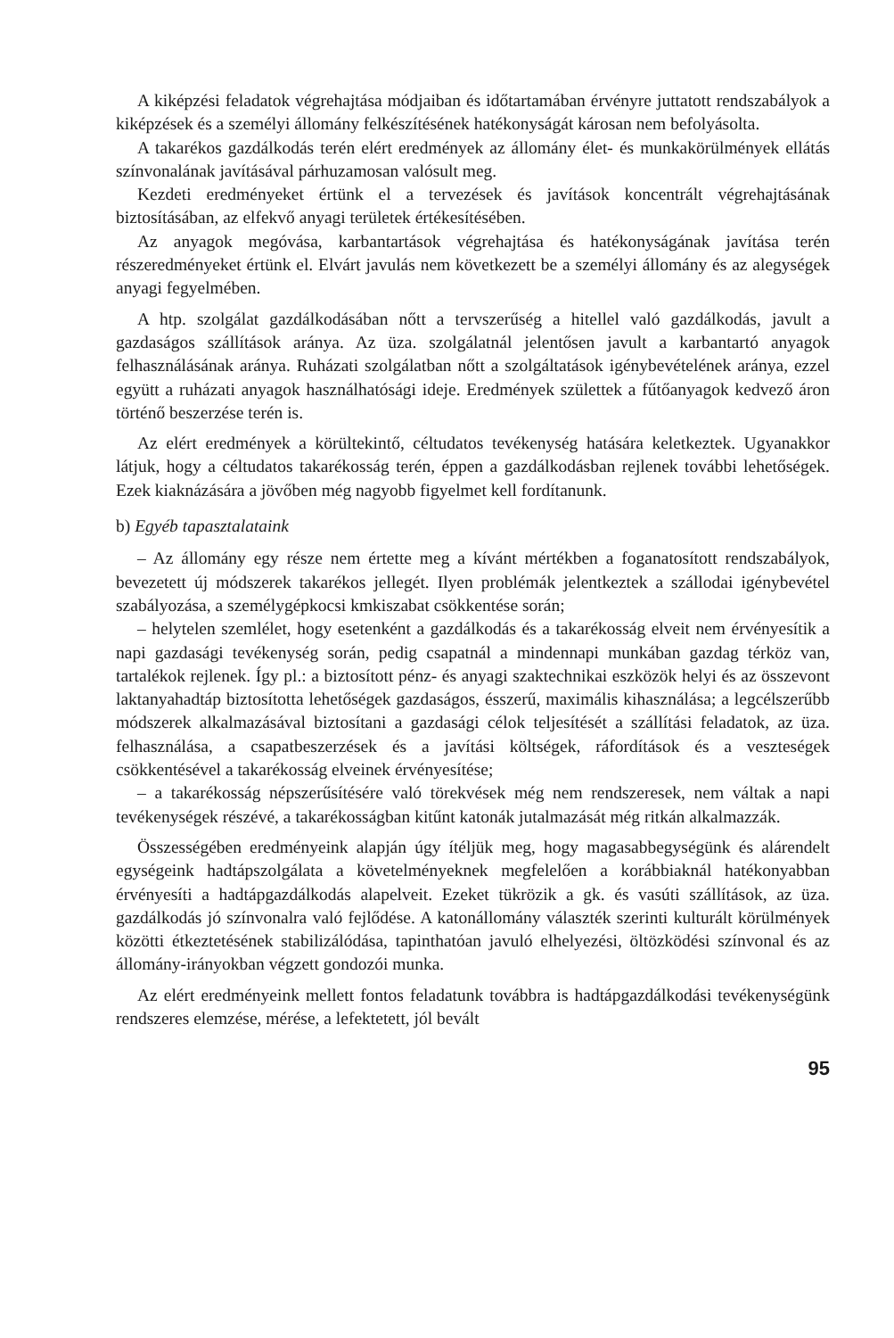A kiképzési feladatok végrehajtása módjaiban és időtartamában érvényre juttatott rendszabályok a kiképzések és a személyi állomány felkészítésének hatékonyságát károsan nem befolyásolta.
A takarékos gazdálkodás terén elért eredmények az állomány élet- és munkakörülmények ellátás színvonalának javításával párhuzamosan valósult meg.
Kezdeti eredményeket értünk el a tervezések és javítások koncentrált végrehajtásának biztosításában, az elfekvő anyagi területek értékesítésében.
Az anyagok megóvása, karbantartások végrehajtása és hatékonyságának javítása terén részeredményeket értünk el. Elvárt javulás nem következett be a személyi állomány és az alegységek anyagi fegyelmében.
A htp. szolgálat gazdálkodásában nőtt a tervszerűség a hitellel való gazdálkodás, javult a gazdaságos szállítások aránya. Az üza. szolgálatnál jelentősen javult a karbantartó anyagok felhasználásának aránya. Ruházati szolgálatban nőtt a szolgáltatások igénybevételének aránya, ezzel együtt a ruházati anyagok használhatósági ideje. Eredmények születtek a fűtőanyagok kedvező áron történő beszerzése terén is.
Az elért eredmények a körültekintő, céltudatos tevékenység hatására keletkeztek. Ugyanakkor látjuk, hogy a céltudatos takarékosság terén, éppen a gazdálkodásban rejlenek további lehetőségek. Ezek kiaknázására a jövőben még nagyobb figyelmet kell fordítanunk.
b) Egyéb tapasztalataink
– Az állomány egy része nem értette meg a kívánt mértékben a foganatosított rendszabályok, bevezetett új módszerek takarékos jellegét. Ilyen problémák jelentkeztek a szállodai igénybevétel szabályozása, a személygépkocsi kmkiszabat csökkentése során;
– helytelen szemlélet, hogy esetenként a gazdálkodás és a takarékosság elveit nem érvényesítik a napi gazdasági tevékenység során, pedig csapatnál a mindennapi munkában gazdag térköz van, tartalékok rejlenek. Így pl.: a biztosított pénz- és anyagi szaktechnikai eszközök helyi és az összevont laktanyahadtáp biztosította lehetőségek gazdaságos, ésszerű, maximális kihasználása; a legcélszerűbb módszerek alkalmazásával biztosítani a gazdasági célok teljesítését a szállítási feladatok, az üza. felhasználása, a csapatbeszerzések és a javítási költségek, ráfordítások és a veszteségek csökkentésével a takarékosság elveinek érvényesítése;
– a takarékosság népszerűsítésére való törekvések még nem rendszeresek, nem váltak a napi tevékenységek részévé, a takarékosságban kitűnt katonák jutalmazását még ritkán alkalmazzák.
Összességében eredményeink alapján úgy ítéljük meg, hogy magasabbegységünk és alárendelt egységeink hadtápszolgálata a követelményeknek megfelelően a korábbiaknál hatékonyabban érvényesíti a hadtápgazdálkodás alapelveit. Ezeket tükrözik a gk. és vasúti szállítások, az üza. gazdálkodás jó színvonalra való fejlődése. A katonállomány választék szerinti kulturált körülmények közötti étkeztetésének stabilizálódása, tapinthatóan javuló elhelyezési, öltözködési színvonal és az állomány-irányokban végzett gondozói munka.
Az elért eredményeink mellett fontos feladatunk továbbra is hadtápgazdálkodási tevékenységünk rendszeres elemzése, mérése, a lefektetett, jól bevált
95